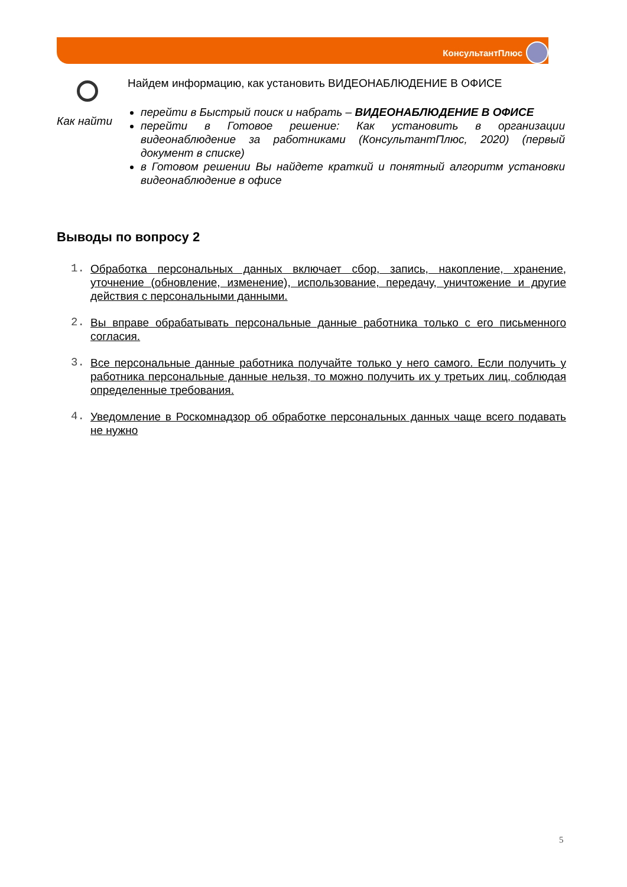КонсультантПлюс
Как найти Найдем информацию, как установить ВИДЕОНАБЛЮДЕНИЕ В ОФИСЕ
перейти в Быстрый поиск и набрать – ВИДЕОНАБЛЮДЕНИЕ В ОФИСЕ
перейти в Готовое решение: Как установить в организации видеонаблюдение за работниками (КонсультантПлюс, 2020) (первый документ в списке)
в Готовом решении Вы найдете краткий и понятный алгоритм установки видеонаблюдение в офисе
Выводы по вопросу 2
1. Обработка персональных данных включает сбор, запись, накопление, хранение, уточнение (обновление, изменение), использование, передачу, уничтожение и другие действия с персональными данными.
2. Вы вправе обрабатывать персональные данные работника только с его письменного согласия.
3. Все персональные данные работника получайте только у него самого. Если получить у работника персональные данные нельзя, то можно получить их у третьих лиц, соблюдая определенные требования.
4. Уведомление в Роскомнадзор об обработке персональных данных чаще всего подавать не нужно
5